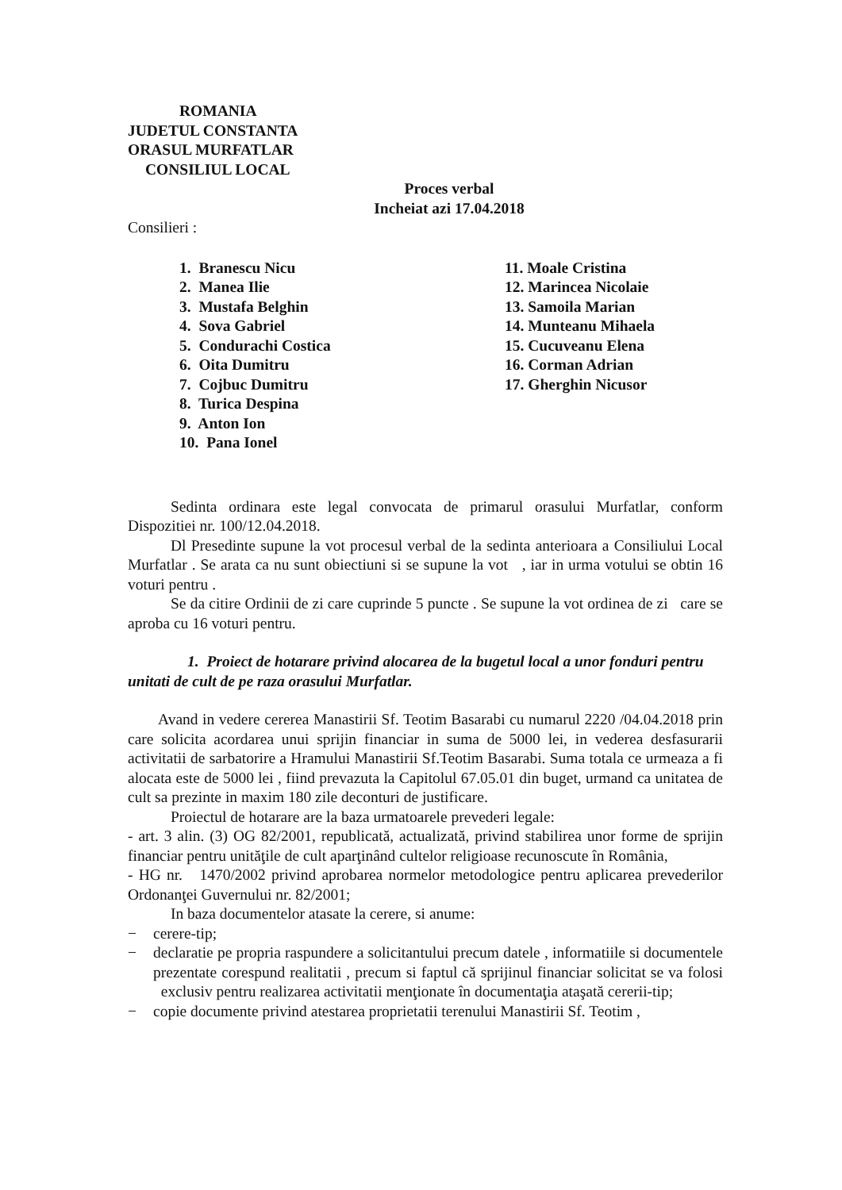ROMANIA
JUDETUL CONSTANTA
ORASUL MURFATLAR
CONSILIUL LOCAL
Proces verbal
Incheiat azi 17.04.2018
Consilieri :
1. Branescu Nicu
2. Manea Ilie
3. Mustafa Belghin
4. Sova Gabriel
5. Condurachi Costica
6. Oita Dumitru
7. Cojbuc Dumitru
8. Turica Despina
9. Anton Ion
10. Pana Ionel
11. Moale Cristina
12. Marincea Nicolaie
13. Samoila Marian
14. Munteanu Mihaela
15. Cucuveanu Elena
16. Corman Adrian
17. Gherghin Nicusor
Sedinta ordinara este legal convocata de primarul orasului Murfatlar, conform Dispozitiei nr. 100/12.04.2018.
Dl Presedinte supune la vot procesul verbal de la sedinta anterioara a Consiliului Local Murfatlar . Se arata ca nu sunt obiectiuni si se supune la vot , iar in urma votului se obtin 16 voturi pentru .
Se da citire Ordinii de zi care cuprinde 5 puncte . Se supune la vot ordinea de zi care se aproba cu 16 voturi pentru.
1. Proiect de hotarare privind alocarea de la bugetul local a unor fonduri pentru unitati de cult de pe raza orasului Murfatlar.
Avand in vedere cererea Manastirii Sf. Teotim Basarabi cu numarul 2220 /04.04.2018 prin care solicita acordarea unui sprijin financiar in suma de 5000 lei, in vederea desfasurarii activitatii de sarbatorire a Hramului Manastirii Sf.Teotim Basarabi. Suma totala ce urmeaza a fi alocata este de 5000 lei , fiind prevazuta la Capitolul 67.05.01 din buget, urmand ca unitatea de cult sa prezinte in maxim 180 zile deconturi de justificare.
Proiectul de hotarare are la baza urmatoarele prevederi legale:
- art. 3 alin. (3) OG 82/2001, republicată, actualizată, privind stabilirea unor forme de sprijin financiar pentru unităţile de cult aparţinând cultelor religioase recunoscute în România,
- HG nr. 1470/2002 privind aprobarea normelor metodologice pentru aplicarea prevederilor Ordonanţei Guvernului nr. 82/2001;
In baza documentelor atasate la cerere, si anume:
− cerere-tip;
− declaratie pe propria raspundere a solicitantului precum datele , informatiile si documentele prezentate corespund realitatii , precum si faptul că sprijinul financiar solicitat se va folosi exclusiv pentru realizarea activitatii menţionate în documentaţia ataşată cererii-tip;
− copie documente privind atestarea proprietatii terenului Manastirii Sf. Teotim ,